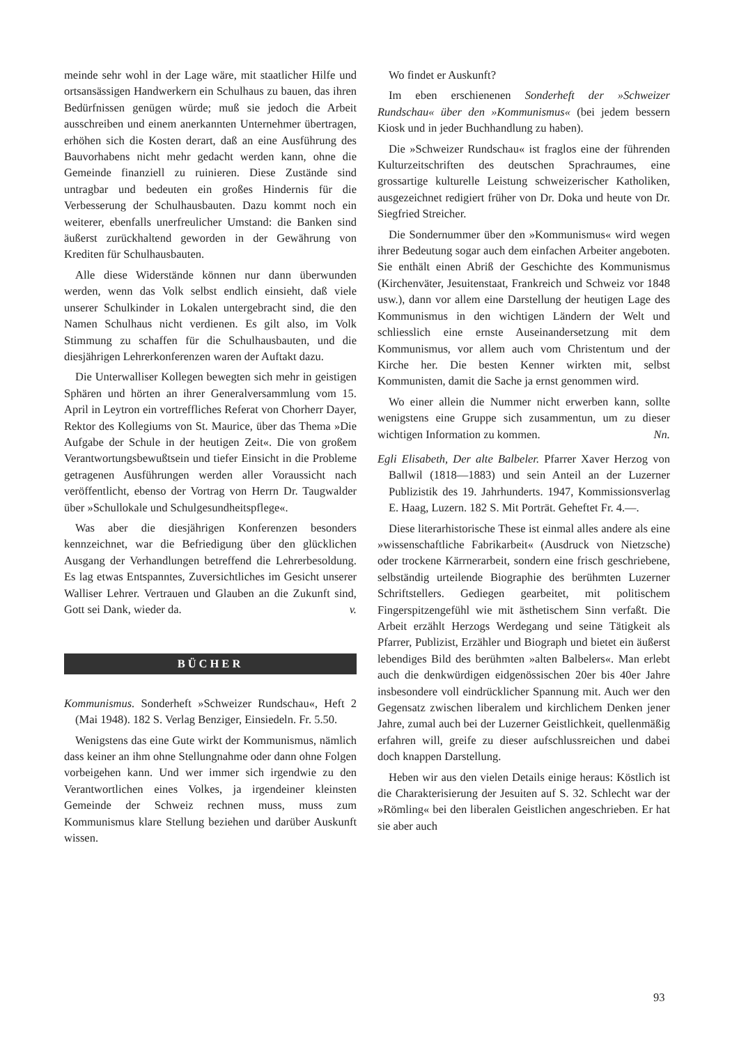meinde sehr wohl in der Lage wäre, mit staatlicher Hilfe und ortsansässigen Handwerkern ein Schulhaus zu bauen, das ihren Bedürfnissen genügen würde; muß sie jedoch die Arbeit ausschreiben und einem anerkannten Unternehmer übertragen, erhöhen sich die Kosten derart, daß an eine Ausführung des Bauvorhabens nicht mehr gedacht werden kann, ohne die Gemeinde finanziell zu ruinieren. Diese Zustände sind untragbar und bedeuten ein großes Hindernis für die Verbesserung der Schulhausbauten. Dazu kommt noch ein weiterer, ebenfalls unerfreulicher Umstand: die Banken sind äußerst zurückhaltend geworden in der Gewährung von Krediten für Schulhausbauten.
Alle diese Widerstände können nur dann überwunden werden, wenn das Volk selbst endlich einsieht, daß viele unserer Schulkinder in Lokalen untergebracht sind, die den Namen Schulhaus nicht verdienen. Es gilt also, im Volk Stimmung zu schaffen für die Schulhausbauten, und die diesjährigen Lehrerkonferenzen waren der Auftakt dazu.
Die Unterwalliser Kollegen bewegten sich mehr in geistigen Sphären und hörten an ihrer Generalversammlung vom 15. April in Leytron ein vortreffliches Referat von Chorherr Dayer, Rektor des Kollegiums von St. Maurice, über das Thema »Die Aufgabe der Schule in der heutigen Zeit«. Die von großem Verantwortungsbewußtsein und tiefer Einsicht in die Probleme getragenen Ausführungen werden aller Voraussicht nach veröffentlicht, ebenso der Vortrag von Herrn Dr. Taugwalder über »Schullokale und Schulgesundheitspflege«.
Was aber die diesjährigen Konferenzen besonders kennzeichnet, war die Befriedigung über den glücklichen Ausgang der Verhandlungen betreffend die Lehrerbesoldung. Es lag etwas Entspanntes, Zuversichtliches im Gesicht unserer Walliser Lehrer. Vertrauen und Glauben an die Zukunft sind, Gott sei Dank, wieder da. v.
BÜCHER
Kommunismus. Sonderheft »Schweizer Rundschau«, Heft 2 (Mai 1948). 182 S. Verlag Benziger, Einsiedeln. Fr. 5.50.
Wenigstens das eine Gute wirkt der Kommunismus, nämlich dass keiner an ihm ohne Stellungnahme oder dann ohne Folgen vorbeigehen kann. Und wer immer sich irgendwie zu den Verantwortlichen eines Volkes, ja irgendeiner kleinsten Gemeinde der Schweiz rechnen muss, muss zum Kommunismus klare Stellung beziehen und darüber Auskunft wissen.
Wo findet er Auskunft?
Im eben erschienenen Sonderheft der »Schweizer Rundschau« über den »Kommunismus« (bei jedem bessern Kiosk und in jeder Buchhandlung zu haben).
Die »Schweizer Rundschau« ist fraglos eine der führenden Kulturzeitschriften des deutschen Sprachraumes, eine grossartige kulturelle Leistung schweizerischer Katholiken, ausgezeichnet redigiert früher von Dr. Doka und heute von Dr. Siegfried Streicher.
Die Sondernummer über den »Kommunismus« wird wegen ihrer Bedeutung sogar auch dem einfachen Arbeiter angeboten. Sie enthält einen Abriß der Geschichte des Kommunismus (Kirchenväter, Jesuitenstaat, Frankreich und Schweiz vor 1848 usw.), dann vor allem eine Darstellung der heutigen Lage des Kommunismus in den wichtigen Ländern der Welt und schliesslich eine ernste Auseinandersetzung mit dem Kommunismus, vor allem auch vom Christentum und der Kirche her. Die besten Kenner wirkten mit, selbst Kommunisten, damit die Sache ja ernst genommen wird.
Wo einer allein die Nummer nicht erwerben kann, sollte wenigstens eine Gruppe sich zusammentun, um zu dieser wichtigen Information zu kommen. Nn.
Egli Elisabeth, Der alte Balbeler. Pfarrer Xaver Herzog von Ballwil (1818—1883) und sein Anteil an der Luzerner Publizistik des 19. Jahrhunderts. 1947, Kommissionsverlag E. Haag, Luzern. 182 S. Mit Porträt. Geheftet Fr. 4.—.
Diese literarhistorische These ist einmal alles andere als eine »wissenschaftliche Fabrikarbeit« (Ausdruck von Nietzsche) oder trockene Kärrnerarbeit, sondern eine frisch geschriebene, selbständig urteilende Biographie des berühmten Luzerner Schriftstellers. Gediegen gearbeitet, mit politischem Fingerspitzengefühl wie mit ästhetischem Sinn verfaßt. Die Arbeit erzählt Herzogs Werdegang und seine Tätigkeit als Pfarrer, Publizist, Erzähler und Biograph und bietet ein äußerst lebendiges Bild des berühmten »alten Balbelers«. Man erlebt auch die denkwürdigen eidgenössischen 20er bis 40er Jahre insbesondere voll eindrücklicher Spannung mit. Auch wer den Gegensatz zwischen liberalem und kirchlichem Denken jener Jahre, zumal auch bei der Luzerner Geistlichkeit, quellenmäßig erfahren will, greife zu dieser aufschlussreichen und dabei doch knappen Darstellung.
Heben wir aus den vielen Details einige heraus: Köstlich ist die Charakterisierung der Jesuiten auf S. 32. Schlecht war der »Römling« bei den liberalen Geistlichen angeschrieben. Er hat sie aber auch
93